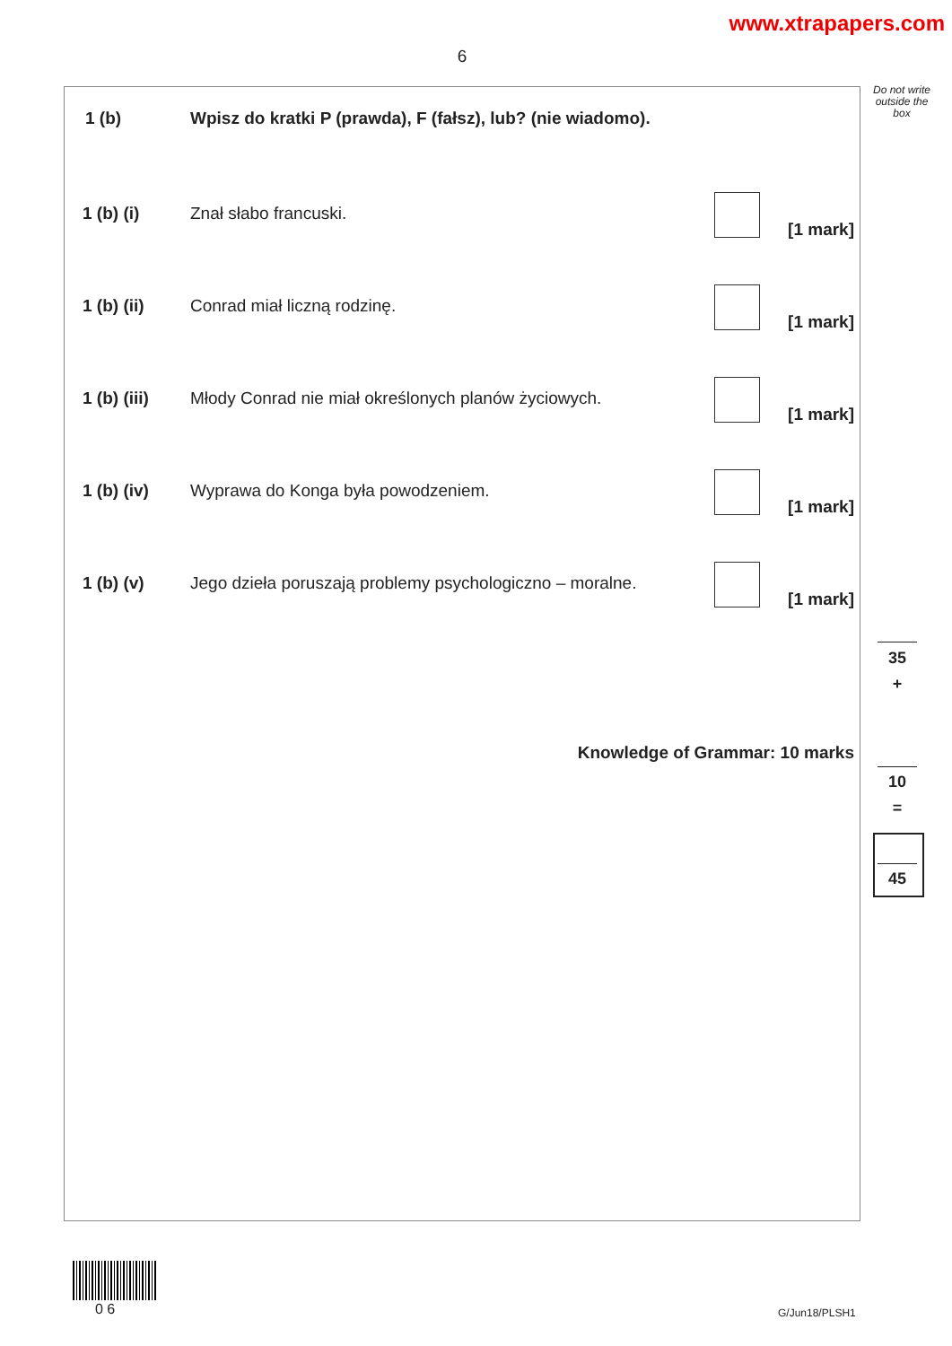www.xtrapapers.com
6
Do not write outside the box
1 (b) Wpisz do kratki P (prawda), F (fałsz), lub? (nie wiadomo).
1 (b) (i) Znał słabo francuski.
[1 mark]
1 (b) (ii) Conrad miał liczną rodzinę.
[1 mark]
1 (b) (iii) Młody Conrad nie miał określonych planów życiowych.
[1 mark]
1 (b) (iv) Wyprawa do Konga była powodzeniem.
[1 mark]
1 (b) (v) Jego dzieła poruszają problemy psychologiczno – moralne.
[1 mark]
Knowledge of Grammar: 10 marks
35
+
10
=
45
0 6 G/Jun18/PLSH1